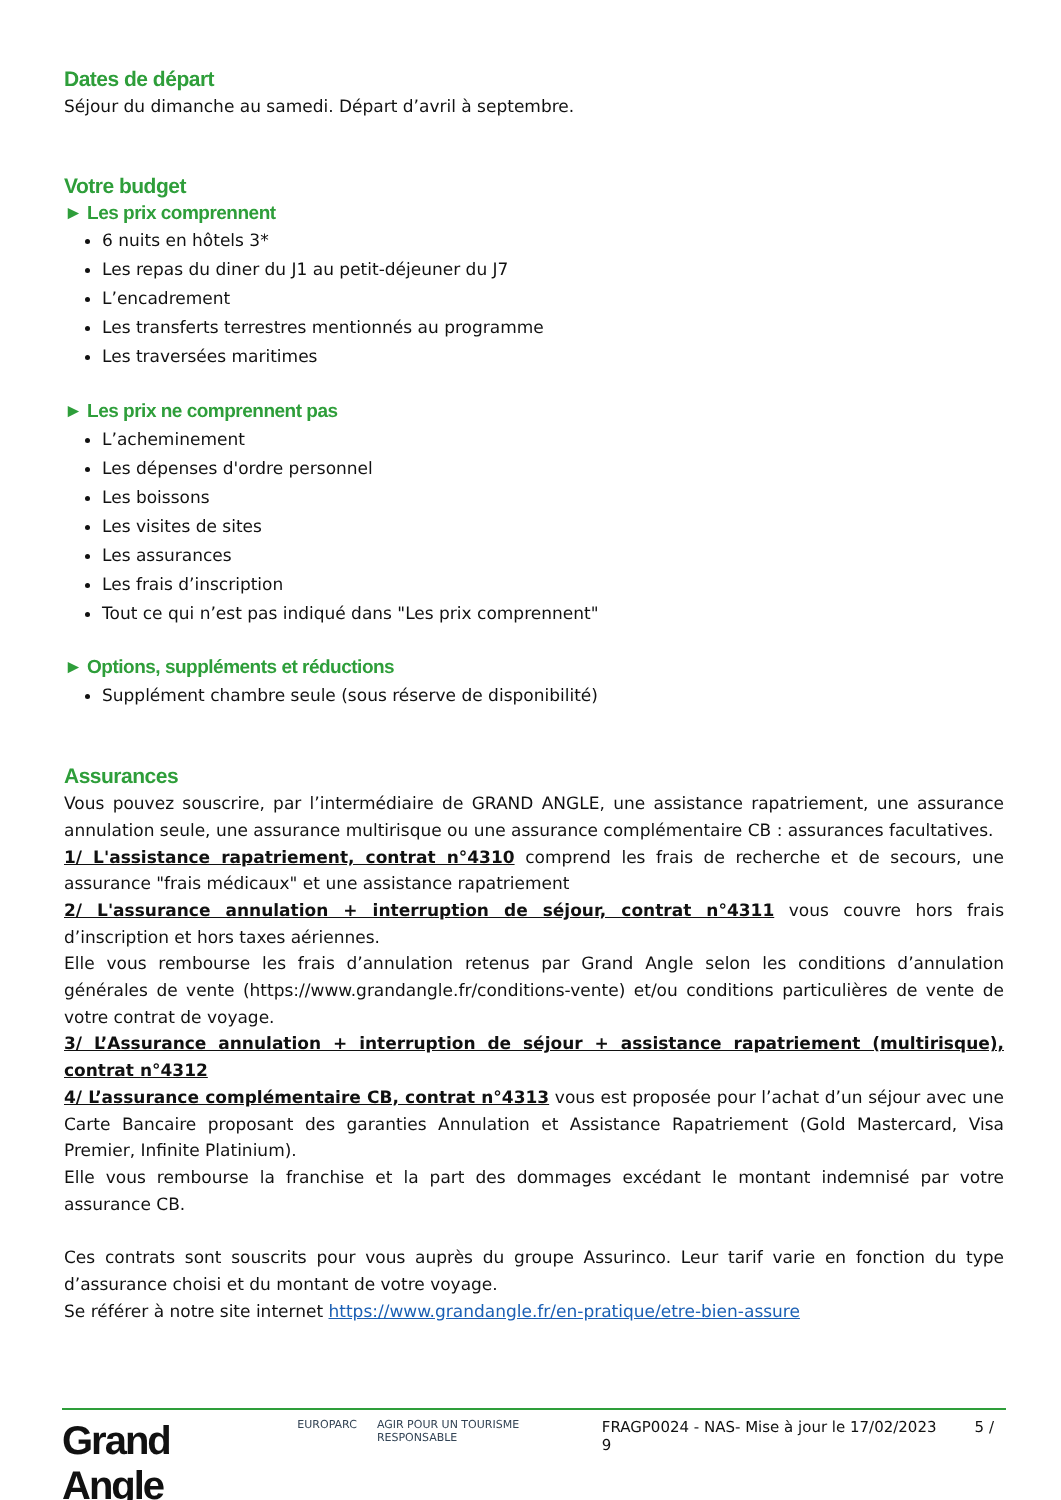Dates de départ
Séjour du dimanche au samedi. Départ d’avril à septembre.
Votre budget
► Les prix comprennent
6 nuits en hôtels 3*
Les repas du diner du J1 au petit-déjeuner du J7
L’encadrement
Les transferts terrestres mentionnés au programme
Les traversées maritimes
► Les prix ne comprennent pas
L’acheminement
Les dépenses d'ordre personnel
Les boissons
Les visites de sites
Les assurances
Les frais d’inscription
Tout ce qui n’est pas indiqué dans "Les prix comprennent"
► Options, suppléments et réductions
Supplément chambre seule (sous réserve de disponibilité)
Assurances
Vous pouvez souscrire, par l’intermédiaire de GRAND ANGLE, une assistance rapatriement, une assurance annulation seule, une assurance multirisque ou une assurance complémentaire CB : assurances facultatives.
1/ L'assistance rapatriement, contrat n°4310 comprend les frais de recherche et de secours, une assurance "frais médicaux" et une assistance rapatriement
2/ L'assurance annulation + interruption de séjour, contrat n°4311 vous couvre hors frais d’inscription et hors taxes aériennes.
Elle vous rembourse les frais d’annulation retenus par Grand Angle selon les conditions d’annulation générales de vente (https://www.grandangle.fr/conditions-vente) et/ou conditions particulières de vente de votre contrat de voyage.
3/ L’Assurance annulation + interruption de séjour + assistance rapatriement (multirisque), contrat n°4312
4/ L’assurance complémentaire CB, contrat n°4313 vous est proposée pour l’achat d’un séjour avec une Carte Bancaire proposant des garanties Annulation et Assistance Rapatriement (Gold Mastercard, Visa Premier, Infinite Platinium).
Elle vous rembourse la franchise et la part des dommages excédant le montant indemnisé par votre assurance CB.
Ces contrats sont souscrits pour vous auprès du groupe Assurinco. Leur tarif varie en fonction du type d’assurance choisi et du montant de votre voyage.
Se référer à notre site internet https://www.grandangle.fr/en-pratique/etre-bien-assure
Grand Angle EUROPARC AGIR POUR UN TOURISME RESPONSABLE FRAGP0024 - NAS- Mise à jour le 17/02/2023 5 / 9